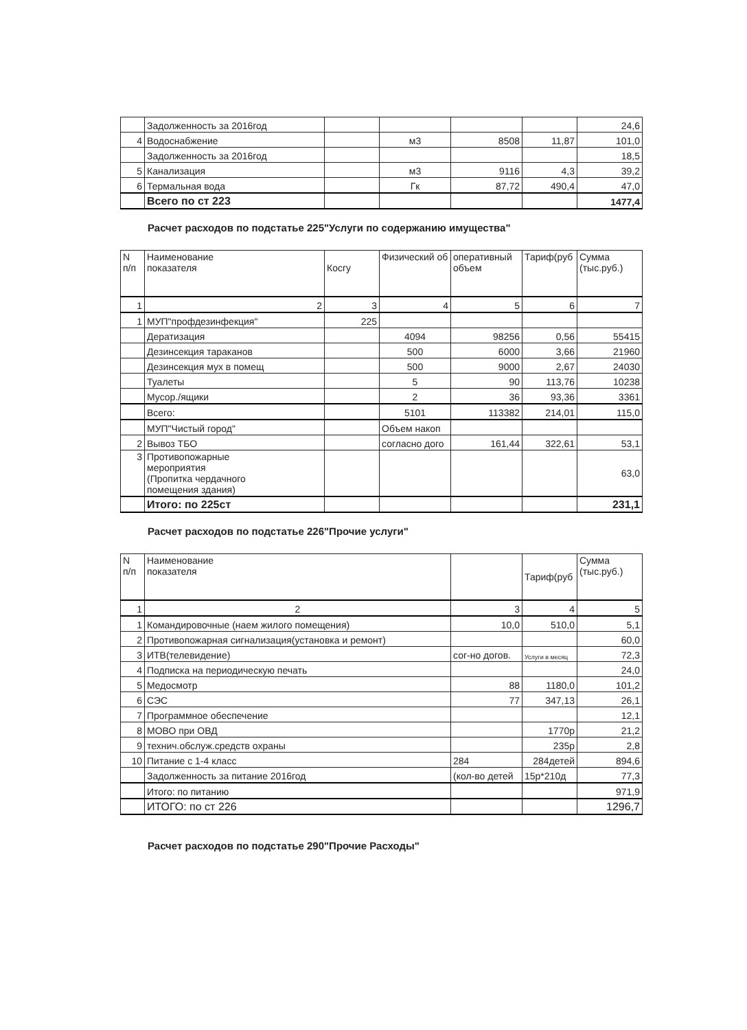| | Задолженность за 2016год | | | | | 24,6 |
| 4 | Водоснабжение | | м3 | 8508 | 11,87 | 101,0 |
| | Задолженность за 2016год | | | | | 18,5 |
| 5 | Канализация | | м3 | 9116 | 4,3 | 39,2 |
| 6 | Термальная вода | | Гк | 87,72 | 490,4 | 47,0 |
| | Всего по ст 223 | | | | | 1477,4 |
Расчет расходов по подстатье 225"Услуги по содержанию имущества"
| N п/п | Наименование показателя | Косгу | Физический об | оперативный объем | Тариф(руб | Сумма (тыс.руб.) |
| --- | --- | --- | --- | --- | --- | --- |
| 1 | 2 | 3 | 4 | 5 | 6 | 7 |
| 1 | МУП"профдезинфекция" | 225 | | | | |
| | Дератизация | | 4094 | 98256 | 0,56 | 55415 |
| | Дезинсекция тараканов | | 500 | 6000 | 3,66 | 21960 |
| | Дезинсекция мух в помещ | | 500 | 9000 | 2,67 | 24030 |
| | Туалеты | | 5 | 90 | 113,76 | 10238 |
| | Мусор./ящики | | 2 | 36 | 93,36 | 3361 |
| | Всего: | | 5101 | 113382 | 214,01 | 115,0 |
| | МУП"Чистый город" | | Объем накоп | | | |
| 2 | Вывоз ТБО | | согласно дого | 161,44 | 322,61 | 53,1 |
| 3 | Противопожарные мероприятия (Пропитка чердачного помещения здания) | | | | | 63,0 |
| | Итого: по 225ст | | | | | 231,1 |
Расчет расходов по подстатье 226"Прочие услуги"
| N п/п | Наименование показателя | | Тариф(руб | Сумма (тыс.руб.) |
| --- | --- | --- | --- | --- |
| 1 | 2 | 3 | 4 | 5 |
| 1 | Командировочные (наем жилого помещения) | 10,0 | 510,0 | 5,1 |
| 2 | Противопожарная сигнализация(установка и ремонт) | | | 60,0 |
| 3 | ИТВ(телевидение) | сог-но догов. | Услуги в месяц | 72,3 |
| 4 | Подписка на периодическую печать | | | 24,0 |
| 5 | Медосмотр | 88 | 1180,0 | 101,2 |
| 6 | СЭС | 77 | 347,13 | 26,1 |
| 7 | Программное обеспечение | | | 12,1 |
| 8 | МОВО при ОВД | | 1770р | 21,2 |
| 9 | технич.обслуж.средств охраны | | 235р | 2,8 |
| 10 | Питание с 1-4 класс | 284 | 284детей | 894,6 |
| | Задолженность за питание 2016год | (кол-во детей | 15р*210д | 77,3 |
| | Итого: по питанию | | | 971,9 |
| | ИТОГО: по ст 226 | | | 1296,7 |
Расчет расходов по подстатье 290"Прочие Расходы"